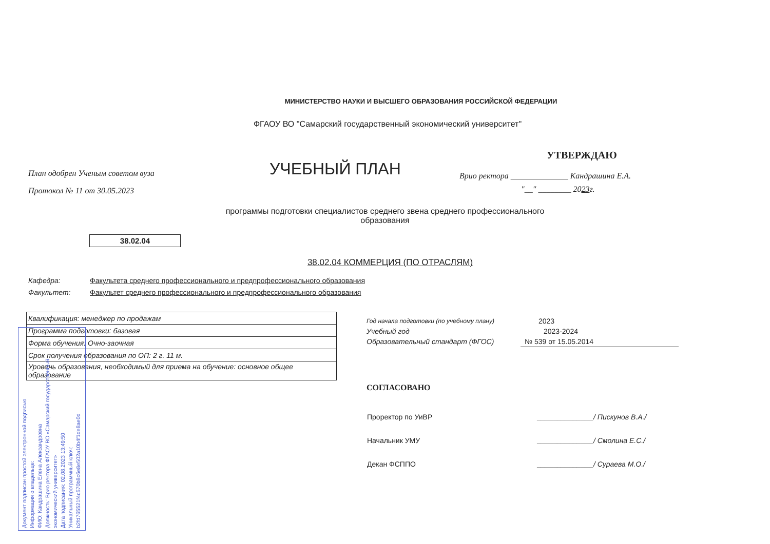МИНИСТЕРСТВО НАУКИ И ВЫСШЕГО ОБРАЗОВАНИЯ РОССИЙСКОЙ ФЕДЕРАЦИИ
ФГАОУ ВО "Самарский государственный экономический университет"
План одобрен Ученым советом вуза
Протокол № 11 от 30.05.2023
УЧЕБНЫЙ ПЛАН
УТВЕРЖДАЮ
Врио ректора ______________ Кандрашина Е.А.
"__" ________ 2023г.
программы подготовки специалистов среднего звена среднего профессионального
образования
38.02.04
38.02.04 КОММЕРЦИЯ (ПО ОТРАСЛЯМ)
Кафедра: Факультета среднего профессионального и предпрофессионального образования
Факультет: Факультет среднего профессионального и предпрофессионального образования
| Квалификация: менеджер по продажам |
| Программа подготовки: базовая |
| Форма обучения: Очно-заочная |
| Срок получения образования по ОП: 2 г. 11 м. |
| Уровень образования, необходимый для приема на обучение: основное общее образование |
| Год начала подготовки (по учебному плану) | 2023 |
| Учебный год | 2023-2024 |
| Образовательный стандарт (ФГОС) | № 539 от 15.05.2014 |
СОГЛАСОВАНО
| Проректор по УиВР | ______________/ Пискунов В.А./ |
| Начальник УМУ | ______________/ Смолина Е.С./ |
| Декан ФСППО | ______________/ Сураева М.О./ |
Документ подписан простой электронной подписью
Информация о владельце:
ФИО: Кандрашина Елена Александровна
Должность: Врио ректора ФГАОУ ВО «Самарский государственный экономический университет»
Дата подписания: 02.08.2023 13:49:50
Уникальный программный ключ:
b2fd765521f4c570b8c6e8e502a10b4f1de8ae0d